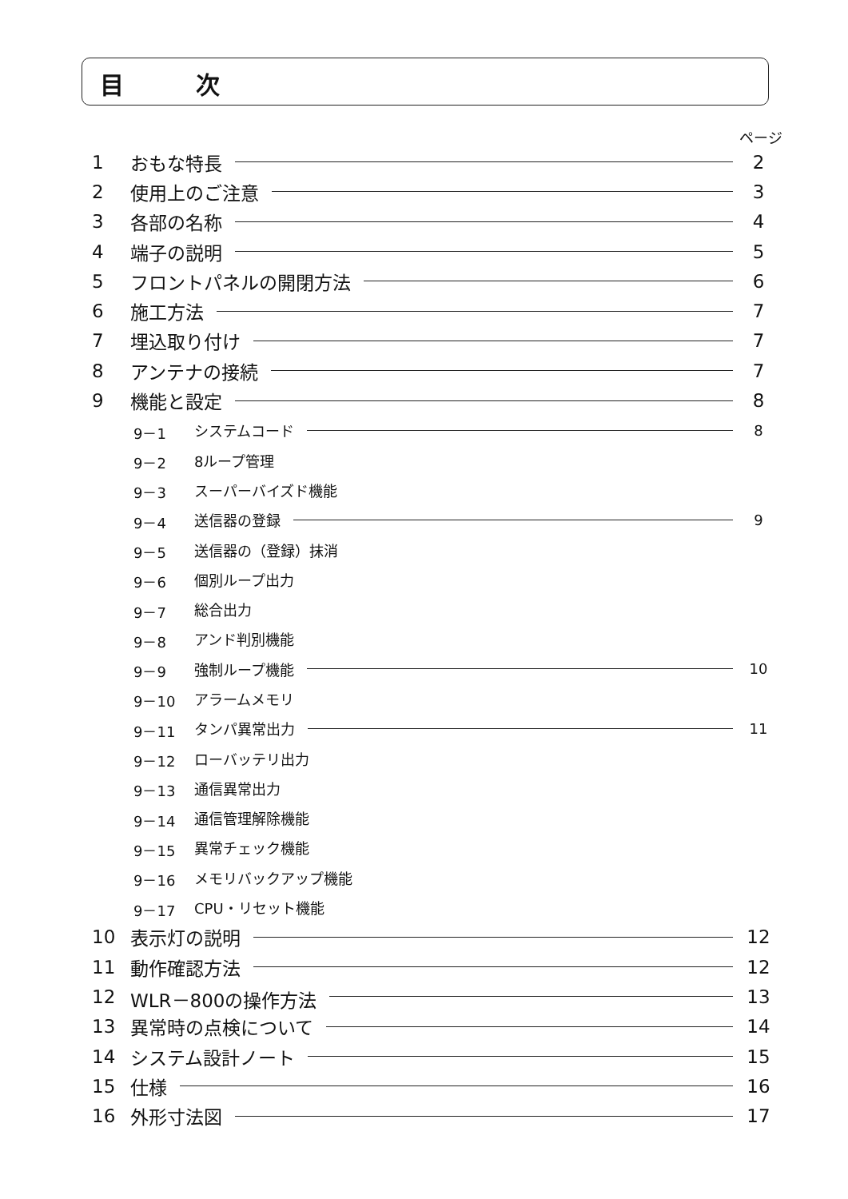目　　　次
ページ
1 おもな特長 2
2 使用上のご注意 3
3 各部の名称 4
4 端子の説明 5
5 フロントパネルの開閉方法 6
6 施工方法 7
7 埋込取り付け 7
8 アンテナの接続 7
9 機能と設定 8
9－1 システムコード 8
9－2 8ループ管理
9－3 スーパーバイズド機能
9－4 送信器の登録 9
9－5 送信器の（登録）抹消
9－6 個別ループ出力
9－7 総合出力
9－8 アンド判別機能
9－9 強制ループ機能 10
9－10 アラームメモリ
9－11 タンパ異常出力 11
9－12 ローバッテリ出力
9－13 通信異常出力
9－14 通信管理解除機能
9－15 異常チェック機能
9－16 メモリバックアップ機能
9－17 CPU・リセット機能
10 表示灯の説明 12
11 動作確認方法 12
12 WLR－800の操作方法 13
13 異常時の点検について 14
14 システム設計ノート 15
15 仕様 16
16 外形寸法図 17